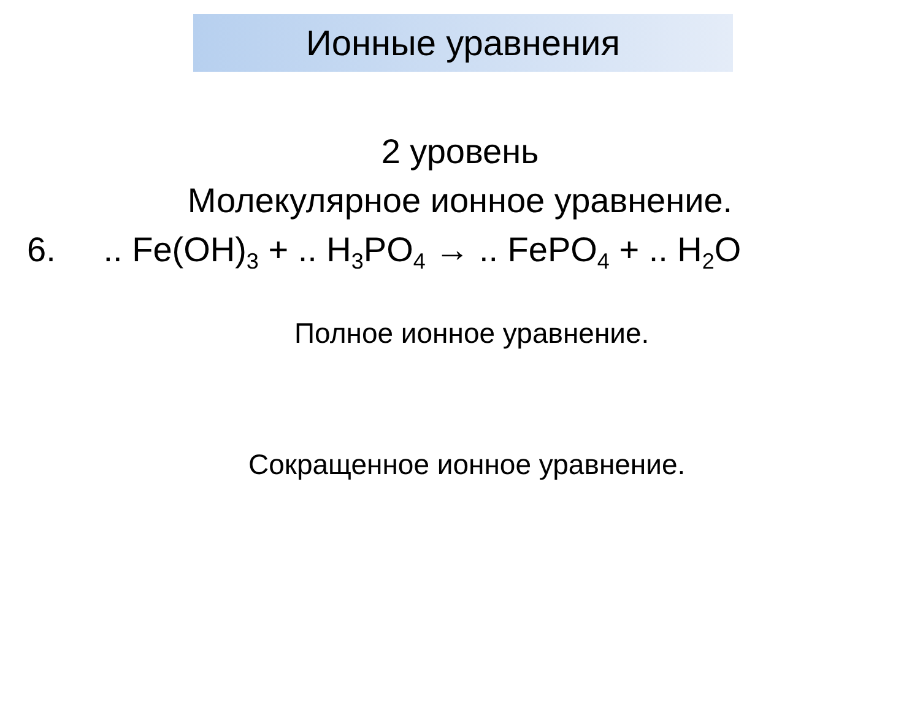Ионные уравнения
2 уровень
Молекулярное ионное уравнение.
6. .. Fe(OH)<sub>3</sub> + .. H<sub>3</sub>PO<sub>4</sub> → .. FePO<sub>4</sub> + .. H<sub>2</sub>O
Полное ионное уравнение.
Сокращенное ионное уравнение.